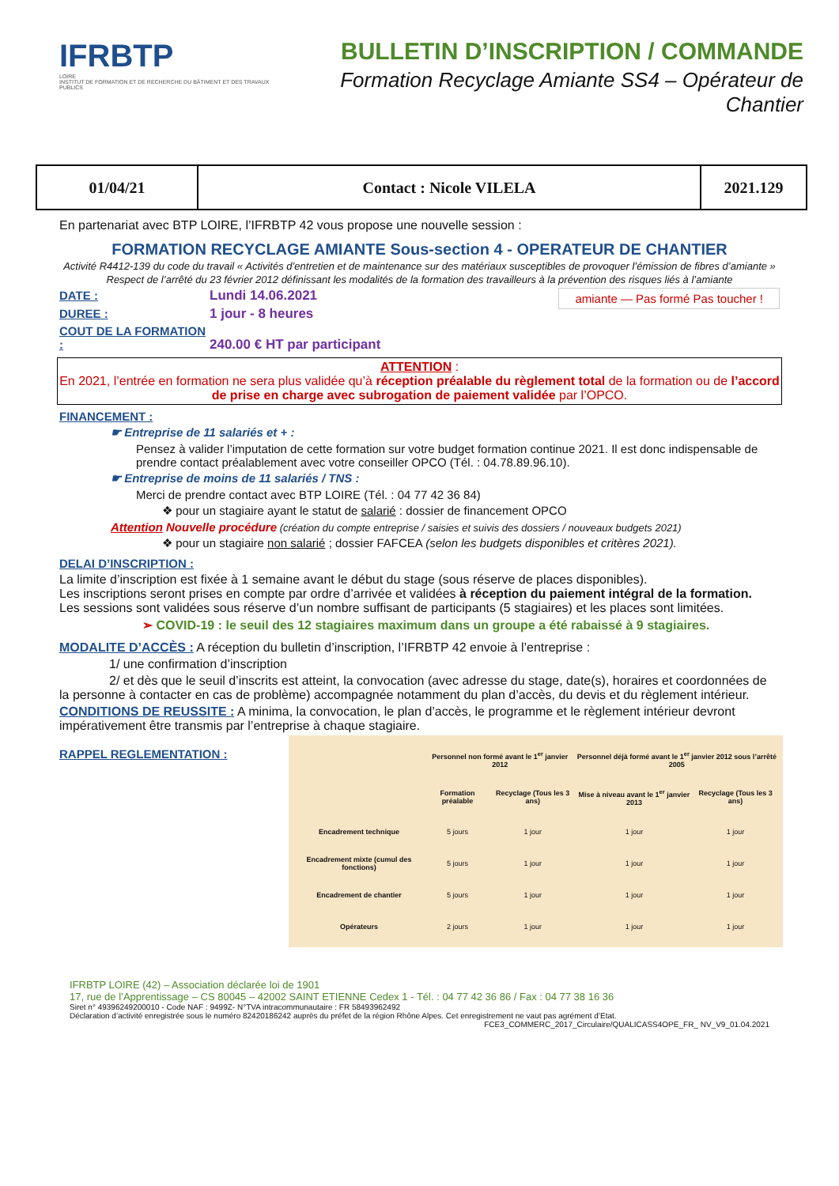IFRBTP
LOIRE
INSTITUT DE FORMATION ET DE RECHERCHE DU BÂTIMENT ET DES TRAVAUX PUBLICS
BULLETIN D’INSCRIPTION / COMMANDE
Formation Recyclage Amiante SS4 – Opérateur de Chantier
| 01/04/21 | Contact : Nicole VILELA | 2021.129 |
En partenariat avec BTP LOIRE, l’IFRBTP 42 vous propose une nouvelle session :
FORMATION RECYCLAGE AMIANTE Sous-section 4 - OPERATEUR DE CHANTIER
Activité R4412-139 du code du travail « Activités d’entretien et de maintenance sur des matériaux susceptibles de provoquer l’émission de fibres d’amiante »
Respect de l’arrêté du 23 février 2012 définissant les modalités de la formation des travailleurs à la prévention des risques liés à l’amiante
DATE : Lundi 14.06.2021 amiante — Pas formé Pas toucher !
DUREE : 1 jour - 8 heures
COUT DE LA FORMATION : 240.00 € HT par participant
ATTENTION :
En 2021, l’entrée en formation ne sera plus validée qu’à réception préalable du règlement total de la formation ou de l’accord de prise en charge avec subrogation de paiement validée par l’OPCO.
FINANCEMENT :
☛ Entreprise de 11 salariés et + :
Pensez à valider l’imputation de cette formation sur votre budget formation continue 2021. Il est donc indispensable de prendre contact préalablement avec votre conseiller OPCO (Tél. : 04.78.89.96.10).
☛ Entreprise de moins de 11 salariés / TNS :
Merci de prendre contact avec BTP LOIRE (Tél. : 04 77 42 36 84)
❖ pour un stagiaire ayant le statut de salarié : dossier de financement OPCO
Attention Nouvelle procédure (création du compte entreprise / saisies et suivis des dossiers / nouveaux budgets 2021)
❖ pour un stagiaire non salarié ; dossier FAFCEA (selon les budgets disponibles et critères 2021).
DELAI D’INSCRIPTION :
La limite d’inscription est fixée à 1 semaine avant le début du stage (sous réserve de places disponibles).
Les inscriptions seront prises en compte par ordre d’arrivée et validées à réception du paiement intégral de la formation.
Les sessions sont validées sous réserve d’un nombre suffisant de participants (5 stagiaires) et les places sont limitées.
➢ COVID-19 : le seuil des 12 stagiaires maximum dans un groupe a été rabaissé à 9 stagiaires.
MODALITE D’ACCÈS : A réception du bulletin d’inscription, l’IFRBTP 42 envoie à l’entreprise :
1/ une confirmation d’inscription
2/ et dès que le seuil d’inscrits est atteint, la convocation (avec adresse du stage, date(s), horaires et coordonnées de la personne à contacter en cas de problème) accompagnée notamment du plan d’accès, du devis et du règlement intérieur.
CONDITIONS DE REUSSITE : A minima, la convocation, le plan d’accès, le programme et le règlement intérieur devront impérativement être transmis par l’entreprise à chaque stagiaire.
RAPPEL REGLEMENTATION :
| | Personnel non formé avant le 1<sup>er</sup> janvier 2012 | | Personnel déjà formé avant le 1<sup>er</sup> janvier 2012 sous l’arrêté 2005 | |
| --- | --- | --- | --- | --- |
| | Formation préalable | Recyclage (Tous les 3 ans) | Mise à niveau avant le 1<sup>er</sup> janvier 2013 | Recyclage (Tous les 3 ans) |
| Encadrement technique | 5 jours | 1 jour | 1 jour | 1 jour |
| Encadrement mixte (cumul des fonctions) | 5 jours | 1 jour | 1 jour | 1 jour |
| Encadrement de chantier | 5 jours | 1 jour | 1 jour | 1 jour |
| Opérateurs | 2 jours | 1 jour | 1 jour | 1 jour |
IFRBTP LOIRE (42) – Association déclarée loi de 1901
17, rue de l’Apprentissage – CS 80045 – 42002 SAINT ETIENNE Cedex 1 - Tél. : 04 77 42 36 86 / Fax : 04 77 38 16 36
Siret n° 49396249200010 - Code NAF : 9499Z- N°TVA intracommunautaire : FR 58493962492
Déclaration d’activité enregistrée sous le numéro 82420186242 auprès du préfet de la région Rhône Alpes. Cet enregistrement ne vaut pas agrément d’Etat.
FCE3_COMMERC_2017_Circulaire/QUALICASS4OPE_FR_ NV_V9_01.04.2021